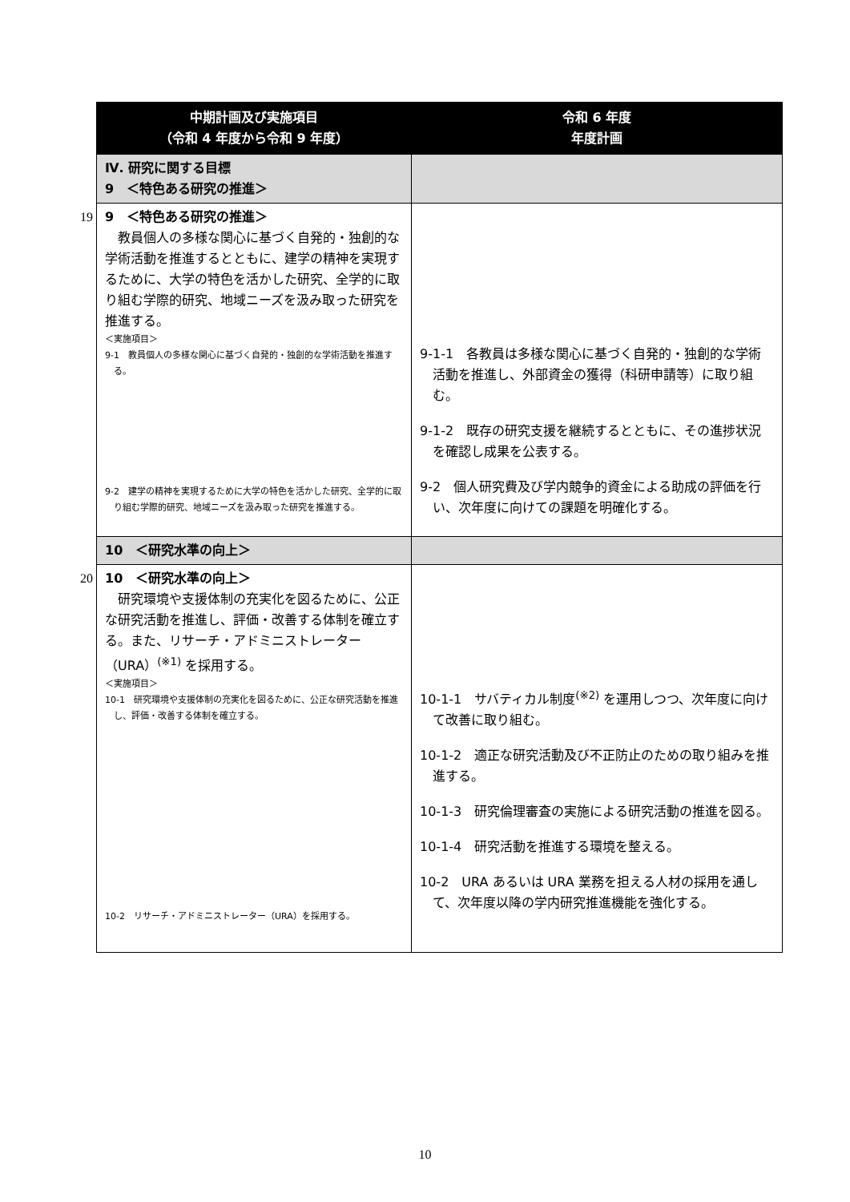| | 中期計画及び実施項目 （令和 4 年度から令和 9 年度） | 令和 6 年度 年度計画 |
| | Ⅳ. 研究に関する目標 9 ＜特色ある研究の推進＞ | |
| 19 | 9 ＜特色ある研究の推進＞ 教員個人の多様な関心に基づく自発的・独創的な学術活動を推進するとともに、建学の精神を実現するために、大学の特色を活かした研究、全学的に取り組む学際的研究、地域ニーズを汲み取った研究を推進する。 ＜実施項目＞ 9-1 教員個人の多様な関心に基づく自発的・独創的な学術活動を推進する。 9-2 建学の精神を実現するために大学の特色を活かした研究、全学的に取り組む学際的研究、地域ニーズを汲み取った研究を推進する。 | 9-1-1 各教員は多様な関心に基づく自発的・独創的な学術活動を推進し、外部資金の獲得（科研申請等）に取り組む。 9-1-2 既存の研究支援を継続するとともに、その進捗状況を確認し成果を公表する。 9-2 個人研究費及び学内競争的資金による助成の評価を行い、次年度に向けての課題を明確化する。 |
| | 10 ＜研究水準の向上＞ | |
| 20 | 10 ＜研究水準の向上＞ 研究環境や支援体制の充実化を図るために、公正な研究活動を推進し、評価・改善する体制を確立する。また、リサーチ・アドミニストレーター（URA）<sup>(※1)</sup> を採用する。 ＜実施項目＞ 10-1 研究環境や支援体制の充実化を図るために、公正な研究活動を推進し、評価・改善する体制を確立する。 10-2 リサーチ・アドミニストレーター（URA）を採用する。 | 10-1-1 サバティカル制度<sup>(※2)</sup> を運用しつつ、次年度に向けて改善に取り組む。 10-1-2 適正な研究活動及び不正防止のための取り組みを推進する。 10-1-3 研究倫理審査の実施による研究活動の推進を図る。 10-1-4 研究活動を推進する環境を整える。 10-2 URA あるいは URA 業務を担える人材の採用を通して、次年度以降の学内研究推進機能を強化する。 |
10